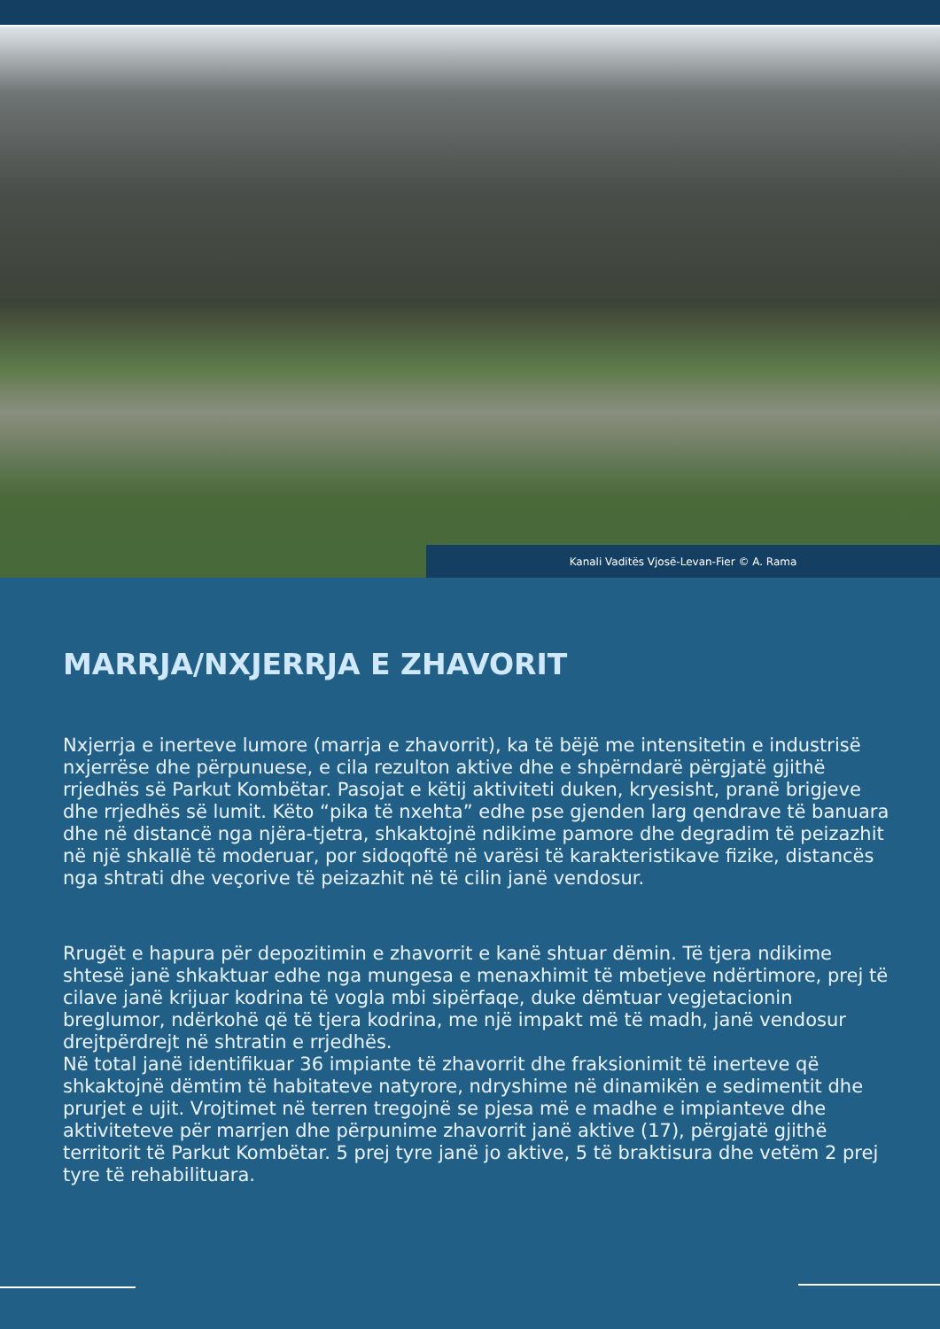Kanali Vaditës Vjosë-Levan-Fier © A. Rama
MARRJA/NXJERRJA E ZHAVORIT
Nxjerrja e inerteve lumore (marrja e zhavorrit), ka të bëjë me intensitetin e industrisë nxjerrëse dhe përpunuese, e cila rezulton aktive dhe e shpërndarë përgjatë gjithë rrjedhës së Parkut Kombëtar. Pasojat e këtij aktiviteti duken, kryesisht, pranë brigjeve dhe rrjedhës së lumit. Këto “pika të nxehta” edhe pse gjenden larg qendrave të banuara dhe në distancë nga njëra-tjetra, shkaktojnë ndikime pamore dhe degradim të peizazhit në një shkallë të moderuar, por sidoqoftë në varësi të karakteristikave fizike, distancës nga shtrati dhe veçorive të peizazhit në të cilin janë vendosur.
Rrugët e hapura për depozitimin e zhavorrit e kanë shtuar dëmin. Të tjera ndikime shtesë janë shkaktuar edhe nga mungesa e menaxhimit të mbetjeve ndërtimore, prej të cilave janë krijuar kodrina të vogla mbi sipërfaqe, duke dëmtuar vegjetacionin breglumor, ndërkohë që të tjera kodrina, me një impakt më të madh, janë vendosur drejtpërdrejt në shtratin e rrjedhës.
Në total janë identifikuar 36 impiante të zhavorrit dhe fraksionimit të inerteve që shkaktojnë dëmtim të habitateve natyrore, ndryshime në dinamikën e sedimentit dhe prurjet e ujit. Vrojtimet në terren tregojnë se pjesa më e madhe e impianteve dhe aktiviteteve për marrjen dhe përpunime zhavorrit janë aktive (17), përgjatë gjithë territorit të Parkut Kombëtar. 5 prej tyre janë jo aktive, 5 të braktisura dhe vetëm 2 prej tyre të rehabilituara.